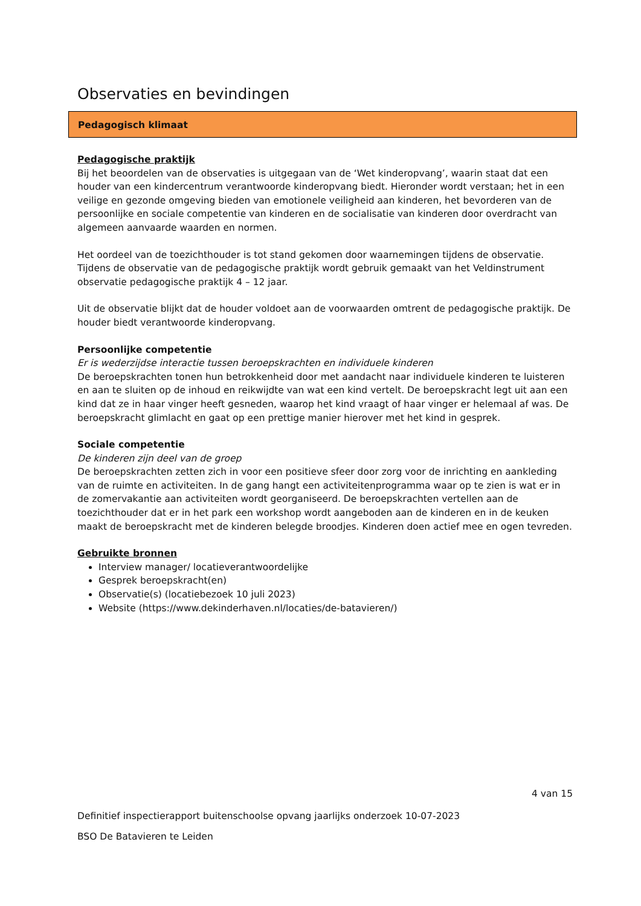Observaties en bevindingen
Pedagogisch klimaat
Pedagogische praktijk
Bij het beoordelen van de observaties is uitgegaan van de ‘Wet kinderopvang’, waarin staat dat een houder van een kindercentrum verantwoorde kinderopvang biedt. Hieronder wordt verstaan; het in een veilige en gezonde omgeving bieden van emotionele veiligheid aan kinderen, het bevorderen van de persoonlijke en sociale competentie van kinderen en de socialisatie van kinderen door overdracht van algemeen aanvaarde waarden en normen.
Het oordeel van de toezichthouder is tot stand gekomen door waarnemingen tijdens de observatie. Tijdens de observatie van de pedagogische praktijk wordt gebruik gemaakt van het Veldinstrument observatie pedagogische praktijk 4 – 12 jaar.
Uit de observatie blijkt dat de houder voldoet aan de voorwaarden omtrent de pedagogische praktijk. De houder biedt verantwoorde kinderopvang.
Persoonlijke competentie
Er is wederzijdse interactie tussen beroepskrachten en individuele kinderen
De beroepskrachten tonen hun betrokkenheid door met aandacht naar individuele kinderen te luisteren en aan te sluiten op de inhoud en reikwijdte van wat een kind vertelt. De beroepskracht legt uit aan een kind dat ze in haar vinger heeft gesneden, waarop het kind vraagt of haar vinger er helemaal af was. De beroepskracht glimlacht en gaat op een prettige manier hierover met het kind in gesprek.
Sociale competentie
De kinderen zijn deel van de groep
De beroepskrachten zetten zich in voor een positieve sfeer door zorg voor de inrichting en aankleding van de ruimte en activiteiten. In de gang hangt een activiteitenprogramma waar op te zien is wat er in de zomervakantie aan activiteiten wordt georganiseerd. De beroepskrachten vertellen aan de toezichthouder dat er in het park een workshop wordt aangeboden aan de kinderen en in de keuken maakt de beroepskracht met de kinderen belegde broodjes. Kinderen doen actief mee en ogen tevreden.
Gebruikte bronnen
Interview manager/ locatieverantwoordelijke
Gesprek beroepskracht(en)
Observatie(s) (locatiebezoek 10 juli 2023)
Website (https://www.dekinderhaven.nl/locaties/de-batavieren/)
4 van 15
Definitief inspectierapport buitenschoolse opvang jaarlijks onderzoek 10-07-2023
BSO De Batavieren te Leiden